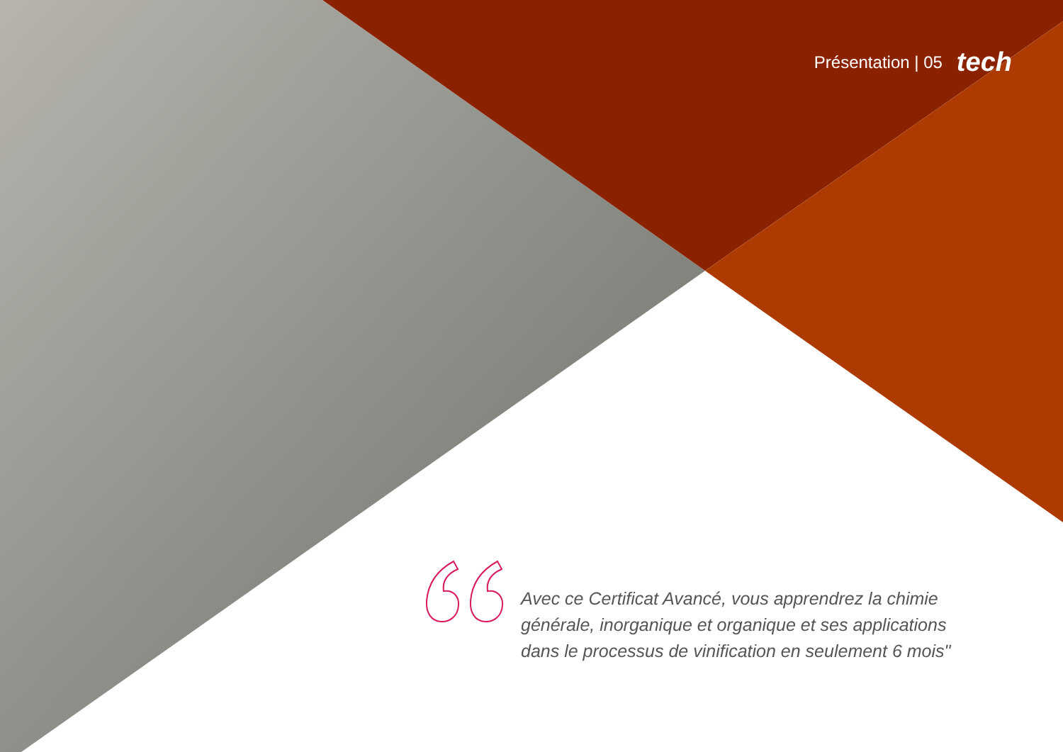Présentation | 05 tech
Avec ce Certificat Avancé, vous apprendrez la chimie générale, inorganique et organique et ses applications dans le processus de vinification en seulement 6 mois"